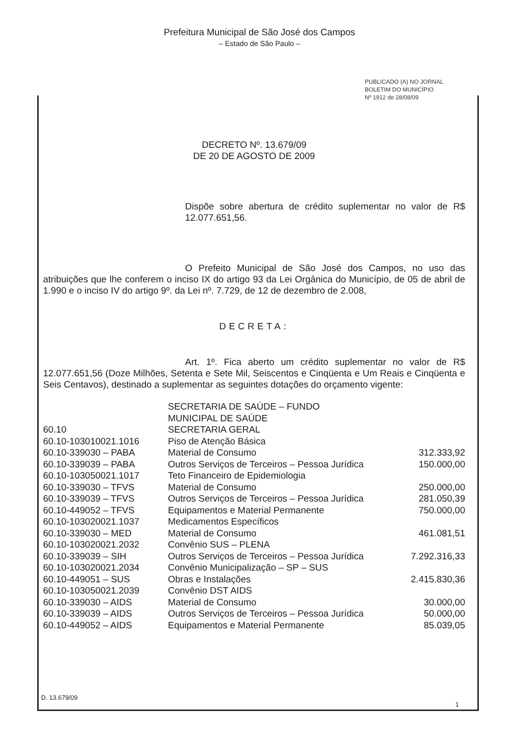Prefeitura Municipal de São José dos Campos
– Estado de São Paulo –
PUBLICADO (A) NO JORNAL
BOLETIM DO MUNICÍPIO
Nº 1912 de 28/08/09
DECRETO Nº. 13.679/09
DE 20 DE AGOSTO DE 2009
Dispõe sobre abertura de crédito suplementar no valor de R$ 12.077.651,56.
O Prefeito Municipal de São José dos Campos, no uso das atribuições que lhe conferem o inciso IX do artigo 93 da Lei Orgânica do Município, de 05 de abril de 1.990 e o inciso IV do artigo 9º. da Lei nº. 7.729, de 12 de dezembro de 2.008,
DECRETA:
Art. 1º. Fica aberto um crédito suplementar no valor de R$ 12.077.651,56 (Doze Milhões, Setenta e Sete Mil, Seiscentos e Cinqüenta e Um Reais e Cinqüenta e Seis Centavos), destinado a suplementar as seguintes dotações do orçamento vigente:
| | SECRETARIA DE SAÚDE – FUNDO MUNICIPAL DE SAÚDE | |
| 60.10 | SECRETARIA GERAL | |
| 60.10-103010021.1016 | Piso de Atenção Básica | |
| 60.10-339030 – PABA | Material de Consumo | 312.333,92 |
| 60.10-339039 – PABA | Outros Serviços de Terceiros – Pessoa Jurídica | 150.000,00 |
| 60.10-103050021.1017 | Teto Financeiro de Epidemiologia | |
| 60.10-339030 – TFVS | Material de Consumo | 250.000,00 |
| 60.10-339039 – TFVS | Outros Serviços de Terceiros – Pessoa Jurídica | 281.050,39 |
| 60.10-449052 – TFVS | Equipamentos e Material Permanente | 750.000,00 |
| 60.10-103020021.1037 | Medicamentos Específicos | |
| 60.10-339030 – MED | Material de Consumo | 461.081,51 |
| 60.10-103020021.2032 | Convênio SUS – PLENA | |
| 60.10-339039 – SIH | Outros Serviços de Terceiros – Pessoa Jurídica | 7.292.316,33 |
| 60.10-103020021.2034 | Convênio Municipalização – SP – SUS | |
| 60.10-449051 – SUS | Obras e Instalações | 2.415.830,36 |
| 60.10-103050021.2039 | Convênio DST AIDS | |
| 60.10-339030 – AIDS | Material de Consumo | 30.000,00 |
| 60.10-339039 – AIDS | Outros Serviços de Terceiros – Pessoa Jurídica | 50.000,00 |
| 60.10-449052 – AIDS | Equipamentos e Material Permanente | 85.039,05 |
D. 13.679/09
1